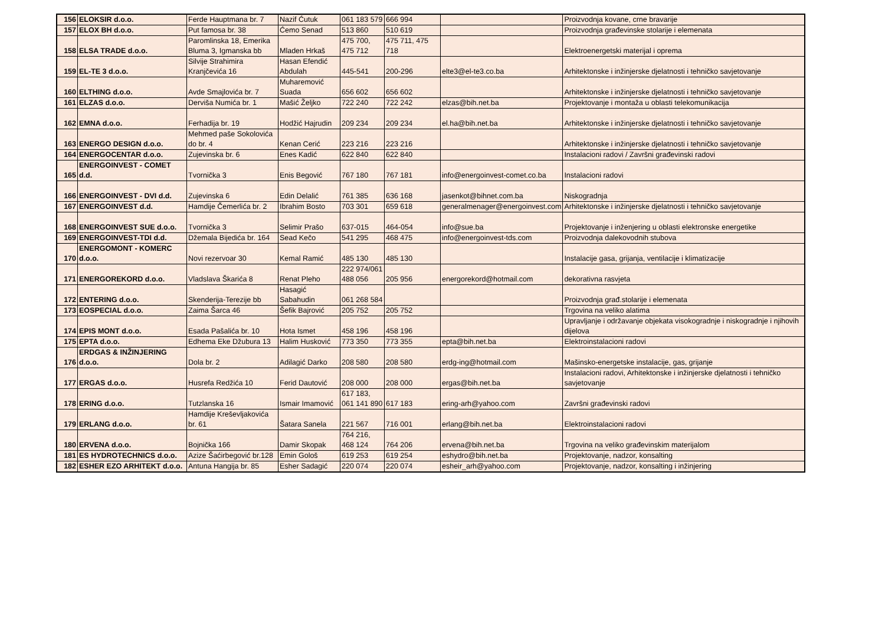| 156 | ELOKSIR d.o.o. | Ferde Hauptmana br. 7 | Nazif Ćutuk | 061 183 579 | 666 994 | | Proizvodnja kovane, crne bravarije |
| 157 | ELOX BH d.o.o. | Put famosa br. 38 | Ćemo Senad | 513 860 | 510 619 | | Proizvodnja građevinske stolarije i elemenata |
| 158 | ELSA TRADE d.o.o. | Paromlinska 18, Emerika Bluma 3, Igmanska bb | Mladen Hrkaš | 475 700, 475 712 | 475 711, 475 718 | | Elektroenergetski materijal i oprema |
| 159 | EL-TE 3 d.o.o. | Silvije Strahimira Kranjčevića 16 | Hasan Efendić Abdulah | 445-541 | 200-296 | elte3@el-te3.co.ba | Arhitektonske i inžinjerske djelatnosti i tehničko savjetovanje |
| 160 | ELTHING d.o.o. | Avde Smajlovića br. 7 | Muharemović Suada | 656 602 | 656 602 | | Arhitektonske i inžinjerske djelatnosti i tehničko savjetovanje |
| 161 | ELZAS d.o.o. | Derviša Numića br. 1 | Mašić Željko | 722 240 | 722 242 | elzas@bih.net.ba | Projektovanje i montaža u oblasti telekomunikacija |
| 162 | EMNA d.o.o. | Ferhadija br. 19 | Hodžić Hajrudin | 209 234 | 209 234 | el.ha@bih.net.ba | Arhitektonske i inžinjerske djelatnosti i tehničko savjetovanje |
| 163 | ENERGO DESIGN d.o.o. | Mehmed paše Sokolovića do br. 4 | Kenan Cerić | 223 216 | 223 216 | | Arhitektonske i inžinjerske djelatnosti i tehničko savjetovanje |
| 164 | ENERGOCENTAR d.o.o. | Zujevinska br. 6 | Enes Kadić | 622 840 | 622 840 | | Instalacioni radovi / Završni građevinski radovi |
| 165 | ENERGOINVEST - COMET d.d. | Tvornička 3 | Enis Begović | 767 180 | 767 181 | info@energoinvest-comet.co.ba | Instalacioni radovi |
| 166 | ENERGOINVEST - DVI d.d. | Zujevinska 6 | Edin Delalić | 761 385 | 636 168 | jasenkot@bihnet.com.ba | Niskogradnja |
| 167 | ENERGOINVEST d.d. | Hamdije Čemerlića br. 2 | Ibrahim Bosto | 703 301 | 659 618 | generalmenager@energoinvest.com | Arhitektonske i inžinjerske djelatnosti i tehničko savjetovanje |
| 168 | ENERGOINVEST SUE d.o.o. | Tvornička 3 | Selimir Prašo | 637-015 | 464-054 | info@sue.ba | Projektovanje i inženjering u oblasti elektronske energetike |
| 169 | ENERGOINVEST-TDI d.d. | Džemala Bijedića br. 164 | Sead Kečo | 541 295 | 468 475 | info@energoinvest-tds.com | Proizvodnja dalekovodnih stubova |
| 170 | ENERGOMONT - KOMERC d.o.o. | Novi rezervoar 30 | Kemal Ramić | 485 130 | 485 130 | | Instalacije gasa, grijanja, ventilacije i klimatizacije |
| 171 | ENERGOREKORD d.o.o. | Vladslava Škarića 8 | Renat Pleho | 222 974/061 488 056 | 205 956 | energorekord@hotmail.com | dekorativna rasvjeta |
| 172 | ENTERING d.o.o. | Skenderija-Terezije bb | Hasagić Sabahudin | 061 268 584 | | | Proizvodnja građ.stolarije i elemenata |
| 173 | EOSPECIAL d.o.o. | Zaima Šarca 46 | Šefik Bajrović | 205 752 | 205 752 | | Trgovina na veliko alatima |
| 174 | EPIS MONT d.o.o. | Esada Pašalića br. 10 | Hota Ismet | 458 196 | 458 196 | | Upravljanje i održavanje objekata visokogradnje i niskogradnje i njihovih dijelova |
| 175 | EPTA d.o.o. | Edhema Eke Džubura 13 | Halim Husković | 773 350 | 773 355 | epta@bih.net.ba | Elektroinstalacioni radovi |
| 176 | ERDGAS & INŽINJERING d.o.o. | Dola br. 2 | Adilagić Darko | 208 580 | 208 580 | erdg-ing@hotmail.com | Mašinsko-energetske instalacije, gas, grijanje |
| 177 | ERGAS d.o.o. | Husrefa Redžića 10 | Ferid Dautović | 208 000 | 208 000 | ergas@bih.net.ba | Instalacioni radovi, Arhitektonske i inžinjerske djelatnosti i tehničko savjetovanje |
| 178 | ERING d.o.o. | Tutzlanska 16 | Ismair Imamović | 617 183, 061 141 890 | 617 183 | ering-arh@yahoo.com | Završni građevinski radovi |
| 179 | ERLANG d.o.o. | Hamdije Kreševljakovića br. 61 | Šatara Sanela | 221 567 | 716 001 | erlang@bih.net.ba | Elektroinstalacioni radovi |
| 180 | ERVENA d.o.o. | Bojnička 166 | Damir Skopak | 764 216, 468 124 | 764 206 | ervena@bih.net.ba | Trgovina na veliko građevinskim materijalom |
| 181 | ES HYDROTECHNICS d.o.o. | Azize Šaćirbegović br.128 | Emin Gološ | 619 253 | 619 254 | eshydro@bih.net.ba | Projektovanje, nadzor, konsalting |
| 182 | ESHER EZO ARHITEKT d.o.o. | Antuna Hangija br. 85 | Esher Sadagić | 220 074 | 220 074 | esheir_arh@yahoo.com | Projektovanje, nadzor, konsalting i inžinjering |